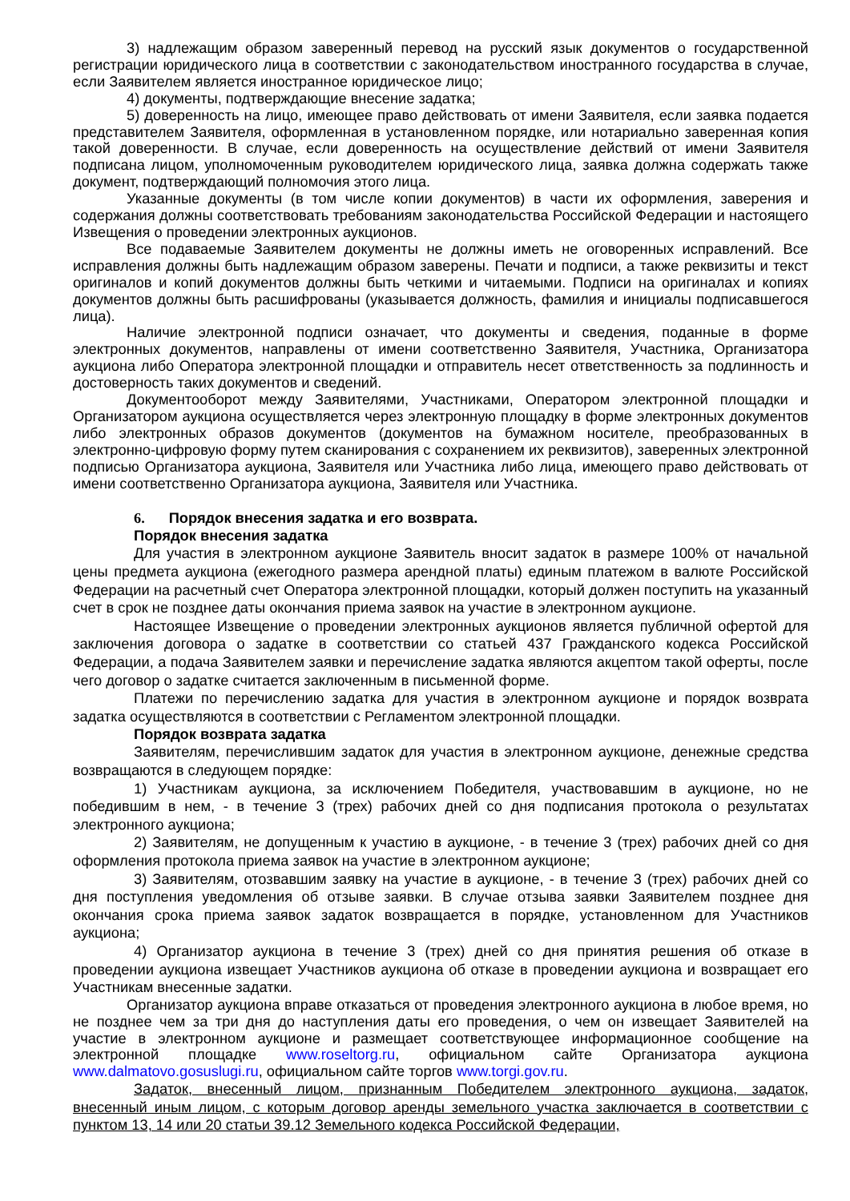3) надлежащим образом заверенный перевод на русский язык документов о государственной регистрации юридического лица в соответствии с законодательством иностранного государства в случае, если Заявителем является иностранное юридическое лицо;
4) документы, подтверждающие внесение задатка;
5) доверенность на лицо, имеющее право действовать от имени Заявителя, если заявка подается представителем Заявителя, оформленная в установленном порядке, или нотариально заверенная копия такой доверенности. В случае, если доверенность на осуществление действий от имени Заявителя подписана лицом, уполномоченным руководителем юридического лица, заявка должна содержать также документ, подтверждающий полномочия этого лица.
Указанные документы (в том числе копии документов) в части их оформления, заверения и содержания должны соответствовать требованиям законодательства Российской Федерации и настоящего Извещения о проведении электронных аукционов.
Все подаваемые Заявителем документы не должны иметь не оговоренных исправлений. Все исправления должны быть надлежащим образом заверены. Печати и подписи, а также реквизиты и текст оригиналов и копий документов должны быть четкими и читаемыми. Подписи на оригиналах и копиях документов должны быть расшифрованы (указывается должность, фамилия и инициалы подписавшегося лица).
Наличие электронной подписи означает, что документы и сведения, поданные в форме электронных документов, направлены от имени соответственно Заявителя, Участника, Организатора аукциона либо Оператора электронной площадки и отправитель несет ответственность за подлинность и достоверность таких документов и сведений.
Документооборот между Заявителями, Участниками, Оператором электронной площадки и Организатором аукциона осуществляется через электронную площадку в форме электронных документов либо электронных образов документов (документов на бумажном носителе, преобразованных в электронно-цифровую форму путем сканирования с сохранением их реквизитов), заверенных электронной подписью Организатора аукциона, Заявителя или Участника либо лица, имеющего право действовать от имени соответственно Организатора аукциона, Заявителя или Участника.
6. Порядок внесения задатка и его возврата.
Порядок внесения задатка
Для участия в электронном аукционе Заявитель вносит задаток в размере 100% от начальной цены предмета аукциона (ежегодного размера арендной платы) единым платежом в валюте Российской Федерации на расчетный счет Оператора электронной площадки, который должен поступить на указанный счет в срок не позднее даты окончания приема заявок на участие в электронном аукционе.
Настоящее Извещение о проведении электронных аукционов является публичной офертой для заключения договора о задатке в соответствии со статьей 437 Гражданского кодекса Российской Федерации, а подача Заявителем заявки и перечисление задатка являются акцептом такой оферты, после чего договор о задатке считается заключенным в письменной форме.
Платежи по перечислению задатка для участия в электронном аукционе и порядок возврата задатка осуществляются в соответствии с Регламентом электронной площадки.
Порядок возврата задатка
Заявителям, перечислившим задаток для участия в электронном аукционе, денежные средства возвращаются в следующем порядке:
1) Участникам аукциона, за исключением Победителя, участвовавшим в аукционе, но не победившим в нем, - в течение 3 (трех) рабочих дней со дня подписания протокола о результатах электронного аукциона;
2) Заявителям, не допущенным к участию в аукционе, - в течение 3 (трех) рабочих дней со дня оформления протокола приема заявок на участие в электронном аукционе;
3) Заявителям, отозвавшим заявку на участие в аукционе, - в течение 3 (трех) рабочих дней со дня поступления уведомления об отзыве заявки. В случае отзыва заявки Заявителем позднее дня окончания срока приема заявок задаток возвращается в порядке, установленном для Участников аукциона;
4) Организатор аукциона в течение 3 (трех) дней со дня принятия решения об отказе в проведении аукциона извещает Участников аукциона об отказе в проведении аукциона и возвращает его Участникам внесенные задатки.
Организатор аукциона вправе отказаться от проведения электронного аукциона в любое время, но не позднее чем за три дня до наступления даты его проведения, о чем он извещает Заявителей на участие в электронном аукционе и размещает соответствующее информационное сообщение на электронной площадке www.roseltorg.ru, официальном сайте Организатора аукциона www.dalmatovo.gosuslugi.ru, официальном сайте торгов www.torgi.gov.ru.
Задаток, внесенный лицом, признанным Победителем электронного аукциона, задаток, внесенный иным лицом, с которым договор аренды земельного участка заключается в соответствии с пунктом 13, 14 или 20 статьи 39.12 Земельного кодекса Российской Федерации,